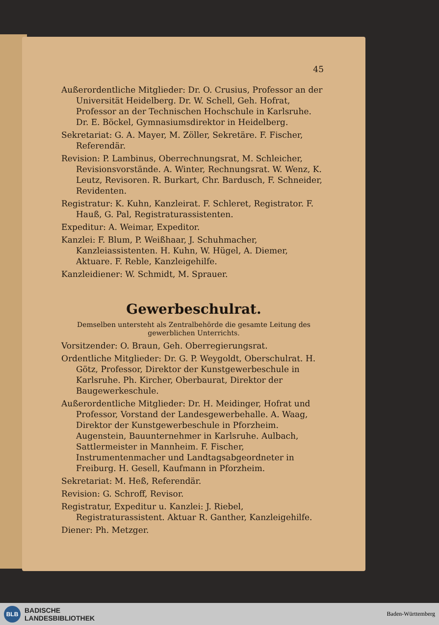45
Außerordentliche Mitglieder: Dr. O. Crusius, Professor an der Universität Heidelberg. Dr. W. Schell, Geh. Hofrat, Professor an der Technischen Hochschule in Karlsruhe. Dr. E. Böckel, Gymnasiumsdirektor in Heidelberg.
Sekretariat: G. A. Mayer, M. Zöller, Sekretäre. F. Fischer, Referendär.
Revision: P. Lambinus, Oberrechnungsrat, M. Schleicher, Revisionsvorstände. A. Winter, Rechnungsrat. W. Wenz, K. Leutz, Revisoren. R. Burkart, Chr. Bardusch, F. Schneider, Revidenten.
Registratur: K. Kuhn, Kanzleirat. F. Schleret, Registrator. F. Hauß, G. Pal, Registraturassistenten.
Expeditur: A. Weimar, Expeditor.
Kanzlei: F. Blum, P. Weißhaar, J. Schuhmacher, Kanzleiassistenten. H. Kuhn, W. Hügel, A. Diemer, Aktuare. F. Reble, Kanzleigehilfe.
Kanzleidiener: W. Schmidt, M. Sprauer.
Gewerbeschulrat.
Demselben untersteht als Zentralbehörde die gesamte Leitung des gewerblichen Unterrichts.
Vorsitzender: O. Braun, Geh. Oberregierungsrat.
Ordentliche Mitglieder: Dr. G. P. Weygoldt, Oberschulrat. H. Götz, Professor, Direktor der Kunstgewerbeschule in Karlsruhe. Ph. Kircher, Oberbaurat, Direktor der Baugewerkeschule.
Außerordentliche Mitglieder: Dr. H. Meidinger, Hofrat und Professor, Vorstand der Landesgewerbehalle. A. Waag, Direktor der Kunstgewerbeschule in Pforzheim. Augenstein, Bauunternehmer in Karlsruhe. Aulbach, Sattlermeister in Mannheim. F. Fischer, Instrumentenmacher und Landtagsabgeordneter in Freiburg. H. Gesell, Kaufmann in Pforzheim.
Sekretariat: M. Heß, Referendär.
Revision: G. Schroff, Revisor.
Registratur, Expeditur u. Kanzlei: J. Riebel, Registraturassistent. Aktuar R. Ganther, Kanzleigehilfe.
Diener: Ph. Metzger.
BLB
BADISCHE
LANDESBIBLIOTHEK
Baden-Württemberg